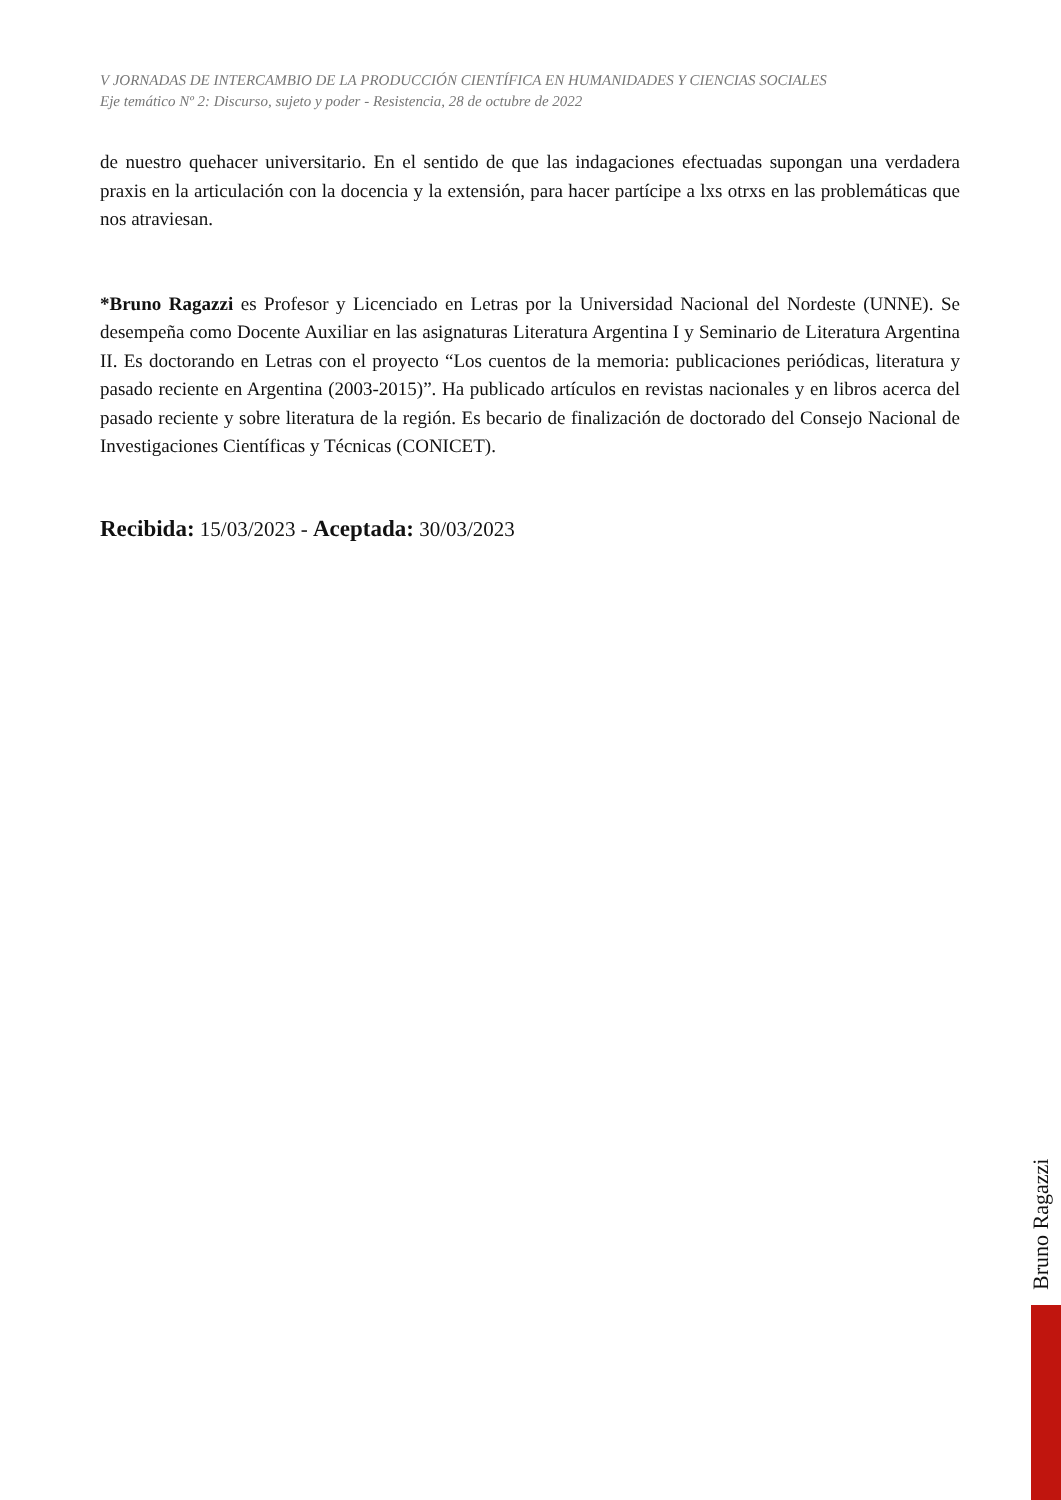V JORNADAS DE INTERCAMBIO DE LA PRODUCCIÓN CIENTÍFICA EN HUMANIDADES Y CIENCIAS SOCIALES
Eje temático Nº 2: Discurso, sujeto y poder - Resistencia, 28 de octubre de 2022
de nuestro quehacer universitario. En el sentido de que las indagaciones efectuadas supongan una verdadera praxis en la articulación con la docencia y la extensión, para hacer partícipe a lxs otrxs en las problemáticas que nos atraviesan.
*Bruno Ragazzi es Profesor y Licenciado en Letras por la Universidad Nacional del Nordeste (UNNE). Se desempeña como Docente Auxiliar en las asignaturas Literatura Argentina I y Seminario de Literatura Argentina II. Es doctorando en Letras con el proyecto “Los cuentos de la memoria: publicaciones periódicas, literatura y pasado reciente en Argentina (2003-2015)”. Ha publicado artículos en revistas nacionales y en libros acerca del pasado reciente y sobre literatura de la región. Es becario de finalización de doctorado del Consejo Nacional de Investigaciones Científicas y Técnicas (CONICET).
Recibida: 15/03/2023 - Aceptada: 30/03/2023
Bruno Ragazzi